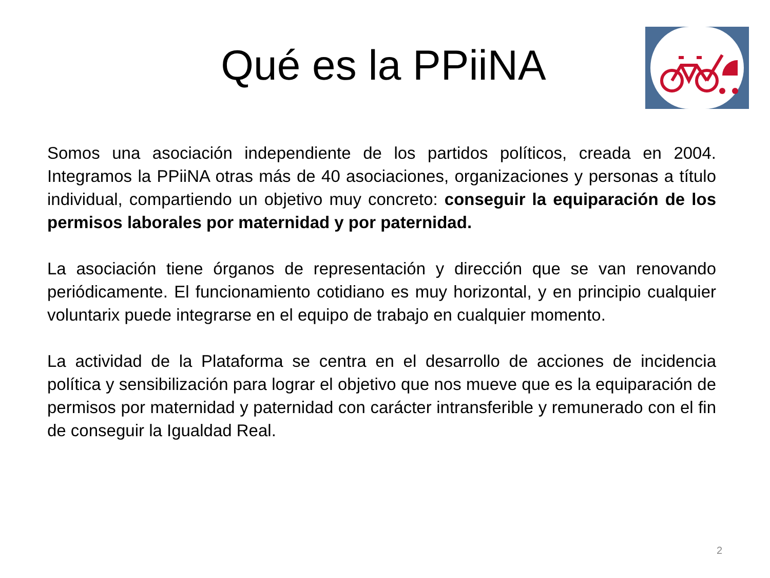Qué es la PPiiNA
Somos una asociación independiente de los partidos políticos, creada en 2004. Integramos la PPiiNA otras más de 40 asociaciones, organizaciones y personas a título individual, compartiendo un objetivo muy concreto: conseguir la equiparación de los permisos laborales por maternidad y por paternidad.
La asociación tiene órganos de representación y dirección que se van renovando periódicamente. El funcionamiento cotidiano es muy horizontal, y en principio cualquier voluntarix puede integrarse en el equipo de trabajo en cualquier momento.
La actividad de la Plataforma se centra en el desarrollo de acciones de incidencia política y sensibilización para lograr el objetivo que nos mueve que es la equiparación de permisos por maternidad y paternidad con carácter intransferible y remunerado con el fin de conseguir la Igualdad Real.
2